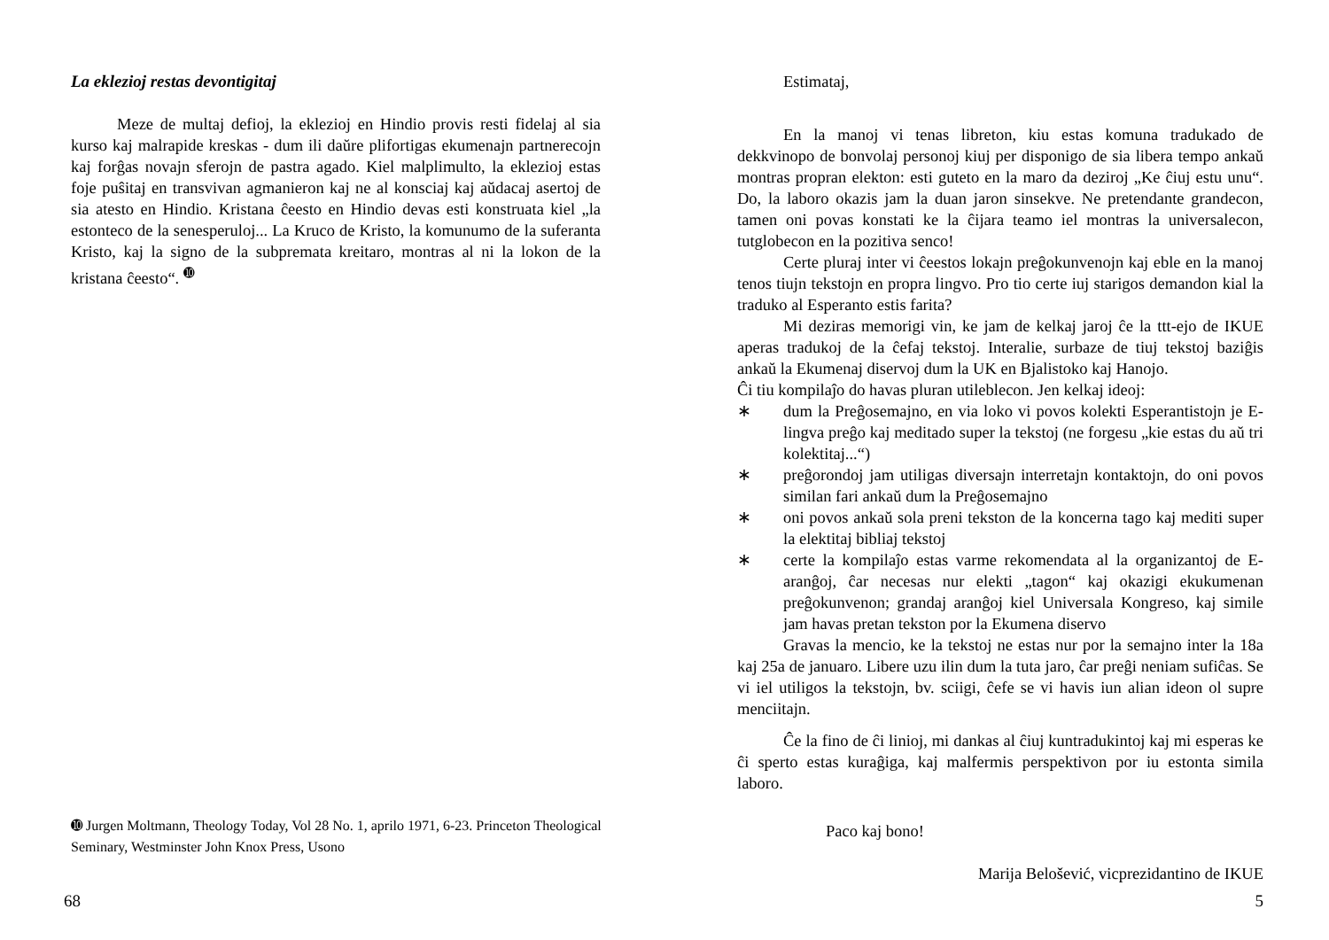La eklezioj restas devontigitaj
Meze de multaj defioj, la eklezioj en Hindio provis resti fidelaj al sia kurso kaj malrapide kreskas - dum ili daŭre plifortigas ekumenajn partnerecojn kaj forĝas novajn sferojn de pastra agado. Kiel malplimulto, la eklezioj estas foje puŝitaj en transvivan agmanieron kaj ne al konsciaj kaj aŭdacaj asertoj de sia atesto en Hindio. Kristana ĉeesto en Hindio devas esti konstruata kiel „la estonteco de la senesperuloj... La Kruco de Kristo, la komunumo de la suferanta Kristo, kaj la signo de la subpremata kreitaro, montras al ni la lokon de la kristana ĉeesto“. <sup>➓</sup>
➓ Jurgen Moltmann, Theology Today, Vol 28 No. 1, aprilo 1971, 6-23. Princeton Theological Seminary, Westminster John Knox Press, Usono
68
Estimataj,
En la manoj vi tenas libreton, kiu estas komuna tradukado de dekkvinopo de bonvolaj personoj kiuj per disponigo de sia libera tempo ankaŭ montras propran elekton: esti guteto en la maro da deziroj „Ke ĉiuj estu unu“. Do, la laboro okazis jam la duan jaron sinsekve. Ne pretendante grandecon, tamen oni povas konstati ke la ĉijara teamo iel montras la universalecon, tutglobecon en la pozitiva senco!
Certe pluraj inter vi ĉeestos lokajn preĝokunvenojn kaj eble en la manoj tenos tiujn tekstojn en propra lingvo. Pro tio certe iuj starigos demandon kial la traduko al Esperanto estis farita?
Mi deziras memorigi vin, ke jam de kelkaj jaroj ĉe la ttt-ejo de IKUE aperas tradukoj de la ĉefaj tekstoj. Interalie, surbaze de tiuj tekstoj baziĝis ankaŭ la Ekumenaj diservoj dum la UK en Bjalistoko kaj Hanojo.
Ĉi tiu kompilaĵo do havas pluran utileblecon. Jen kelkaj ideoj:
∗ dum la Preĝosemajno, en via loko vi povos kolekti Esperantistojn je E-lingva preĝo kaj meditado super la tekstoj (ne forgesu „kie estas du aŭ tri kolektitaj...“)
∗ preĝorondoj jam utiligas diversajn interretajn kontaktojn, do oni povos similan fari ankaŭ dum la Preĝosemajno
∗ oni povos ankaŭ sola preni tekston de la koncerna tago kaj mediti super la elektitaj bibliaj tekstoj
∗ certe la kompilaĵo estas varme rekomendata al la organizantoj de E-aranĝoj, ĉar necesas nur elekti „tagon“ kaj okazigi ekukumenan preĝokunvenon; grandaj aranĝoj kiel Universala Kongreso, kaj simile jam havas pretan tekston por la Ekumena diservo
Gravas la mencio, ke la tekstoj ne estas nur por la semajno inter la 18a kaj 25a de januaro. Libere uzu ilin dum la tuta jaro, ĉar preĝi neniam sufiĉas. Se vi iel utiligos la tekstojn, bv. sciigi, ĉefe se vi havis iun alian ideon ol supre menciitajn.
Ĉe la fino de ĉi linioj, mi dankas al ĉiuj kuntradukintoj kaj mi esperas ke ĉi sperto estas kuraĝiga, kaj malfermis perspektivon por iu estonta simila laboro.
Paco kaj bono!
Marija Belošević, vicprezidantino de IKUE
5